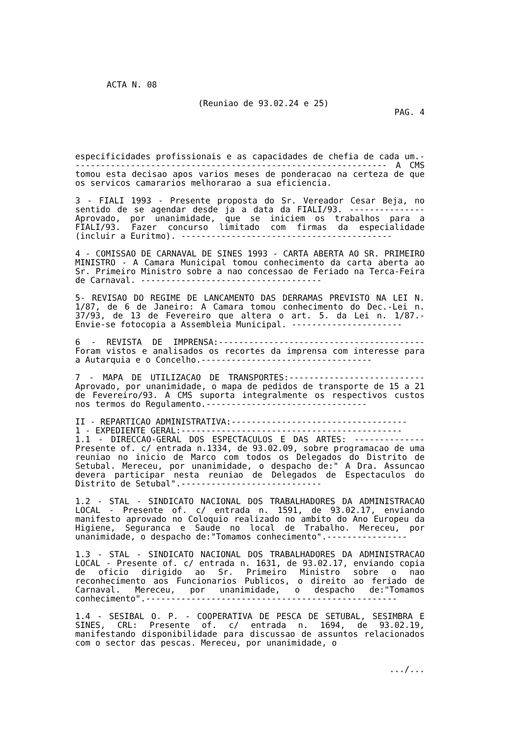ACTA N. 08
(Reuniao de 93.02.24 e 25)
PAG. 4
especificidades profissionais e as capacidades de chefia de cada um.--------------------------------------------------------------- A CMS tomou esta decisao apos varios meses de ponderacao na certeza de que os servicos camararios melhorarao a sua eficiencia.
3 - FIALI 1993 - Presente proposta do Sr. Vereador Cesar Beja, no sentido de se agendar desde ja a data da FIALI/93. --------------- Aprovado, por unanimidade, que se iniciem os trabalhos para a FIALI/93. Fazer concurso limitado com firmas da especialidade (incluir a Euritmo). ------------------------------------------
4 - COMISSAO DE CARNAVAL DE SINES 1993 - CARTA ABERTA AO SR. PRIMEIRO MINISTRO - A Camara Municipal tomou conhecimento da carta aberta ao Sr. Primeiro Ministro sobre a nao concessao de Feriado na Terca-Feira de Carnaval. ------------------------------------
5- REVISAO DO REGIME DE LANCAMENTO DAS DERRAMAS PREVISTO NA LEI N. 1/87, de 6 de Janeiro: A Camara tomou conhecimento do Dec.-Lei n. 37/93, de 13 de Fevereiro que altera o art. 5. da Lei n. 1/87.- Envie-se fotocopia a Assembleia Municipal. ----------------------
6 - REVISTA DE IMPRENSA:----------------------------------------- Foram vistos e analisados os recortes da imprensa com interesse para a Autarquia e o Concelho.----------------------------------
7 - MAPA DE UTILIZACAO DE TRANSPORTES:--------------------------- Aprovado, por unanimidade, o mapa de pedidos de transporte de 15 a 21 de Fevereiro/93. A CMS suporta integralmente os respectivos custos nos termos do Regulamento.--------------------------------
II - REPARTICAO ADMINISTRATIVA:-----------------------------------
1 - EXPEDIENTE GERAL:--------------------------------------------
1.1 - DIRECCAO-GERAL DOS ESPECTACULOS E DAS ARTES: -------------- Presente of. c/ entrada n.1334, de 93.02.09, sobre programacao de uma reuniao no inicio de Marco com todos os Delegados do Distrito de Setubal. Mereceu, por unanimidade, o despacho de:" A Dra. Assuncao devera participar nesta reuniao de Delegados de Espectaculos do Distrito de Setubal".----------------------------
1.2 - STAL - SINDICATO NACIONAL DOS TRABALHADORES DA ADMINISTRACAO LOCAL - Presente of. c/ entrada n. 1591, de 93.02.17, enviando manifesto aprovado no Coloquio realizado no ambito do Ano Europeu da Higiene, Seguranca e Saude no local de Trabalho. Mereceu, por unanimidade, o despacho de:"Tomamos conhecimento".----------------
1.3 - STAL - SINDICATO NACIONAL DOS TRABALHADORES DA ADMINISTRACAO LOCAL - Presente of. c/ entrada n. 1631, de 93.02.17, enviando copia de oficio dirigido ao Sr. Primeiro Ministro sobre o nao reconhecimento aos Funcionarios Publicos, o direito ao feriado de Carnaval. Mereceu, por unanimidade, o despacho de:"Tomamos conhecimento".--------------------------------------------------
1.4 - SESIBAL O. P. - COOPERATIVA DE PESCA DE SETUBAL, SESIMBRA E SINES, CRL: Presente of. c/ entrada n. 1694, de 93.02.19, manifestando disponibilidade para discussao de assuntos relacionados com o sector das pescas. Mereceu, por unanimidade, o
.../...